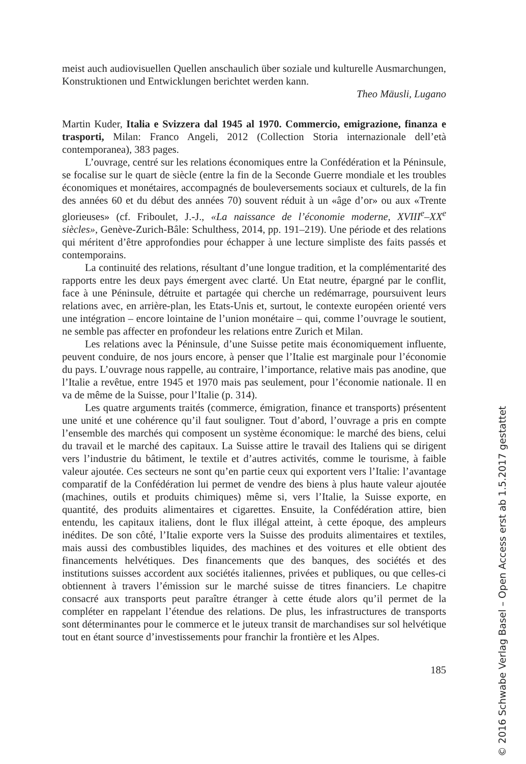meist auch audiovisuellen Quellen anschaulich über soziale und kulturelle Ausmarchungen, Konstruktionen und Entwicklungen berichtet werden kann.
Theo Mäusli, Lugano
Martin Kuder, Italia e Svizzera dal 1945 al 1970. Commercio, emigrazione, finanza e trasporti, Milan: Franco Angeli, 2012 (Collection Storia internazionale dell’età contemporanea), 383 pages.
L’ouvrage, centré sur les relations économiques entre la Confédération et la Péninsule, se focalise sur le quart de siècle (entre la fin de la Seconde Guerre mondiale et les troubles économiques et monétaires, accompagnés de bouleversements sociaux et culturels, de la fin des années 60 et du début des années 70) souvent réduit à un «âge d’or» ou aux «Trente glorieuses» (cf. Friboulet, J.-J., «La naissance de l’économie moderne, XVIII<sup>e</sup>–XX<sup>e</sup> siècles», Genève-Zurich-Bâle: Schulthess, 2014, pp. 191–219). Une période et des relations qui méritent d’être approfondies pour échapper à une lecture simpliste des faits passés et contemporains.
La continuité des relations, résultant d’une longue tradition, et la complémentarité des rapports entre les deux pays émergent avec clarté. Un Etat neutre, épargné par le conflit, face à une Péninsule, détruite et partagée qui cherche un redémarrage, poursuivent leurs relations avec, en arrière-plan, les Etats-Unis et, surtout, le contexte européen orienté vers une intégration – encore lointaine de l’union monétaire – qui, comme l’ouvrage le soutient, ne semble pas affecter en profondeur les relations entre Zurich et Milan.
Les relations avec la Péninsule, d’une Suisse petite mais économiquement influente, peuvent conduire, de nos jours encore, à penser que l’Italie est marginale pour l’économie du pays. L’ouvrage nous rappelle, au contraire, l’importance, relative mais pas anodine, que l’Italie a revêtue, entre 1945 et 1970 mais pas seulement, pour l’économie nationale. Il en va de même de la Suisse, pour l’Italie (p. 314).
Les quatre arguments traités (commerce, émigration, finance et transports) présentent une unité et une cohérence qu’il faut souligner. Tout d’abord, l’ouvrage a pris en compte l’ensemble des marchés qui composent un système économique: le marché des biens, celui du travail et le marché des capitaux. La Suisse attire le travail des Italiens qui se dirigent vers l’industrie du bâtiment, le textile et d’autres activités, comme le tourisme, à faible valeur ajoutée. Ces secteurs ne sont qu’en partie ceux qui exportent vers l’Italie: l’avantage comparatif de la Confédération lui permet de vendre des biens à plus haute valeur ajoutée (machines, outils et produits chimiques) même si, vers l’Italie, la Suisse exporte, en quantité, des produits alimentaires et cigarettes. Ensuite, la Confédération attire, bien entendu, les capitaux italiens, dont le flux illégal atteint, à cette époque, des ampleurs inédites. De son côté, l’Italie exporte vers la Suisse des produits alimentaires et textiles, mais aussi des combustibles liquides, des machines et des voitures et elle obtient des financements helvétiques. Des financements que des banques, des sociétés et des institutions suisses accordent aux sociétés italiennes, privées et publiques, ou que celles-ci obtiennent à travers l’émission sur le marché suisse de titres financiers. Le chapitre consacré aux transports peut paraître étranger à cette étude alors qu’il permet de la compléter en rappelant l’étendue des relations. De plus, les infrastructures de transports sont déterminantes pour le commerce et le juteux transit de marchandises sur sol helvétique tout en étant source d’investissements pour franchir la frontière et les Alpes.
185
© 2016 Schwabe Verlag Basel – Open Access erst ab 1.5.2017 gestattet